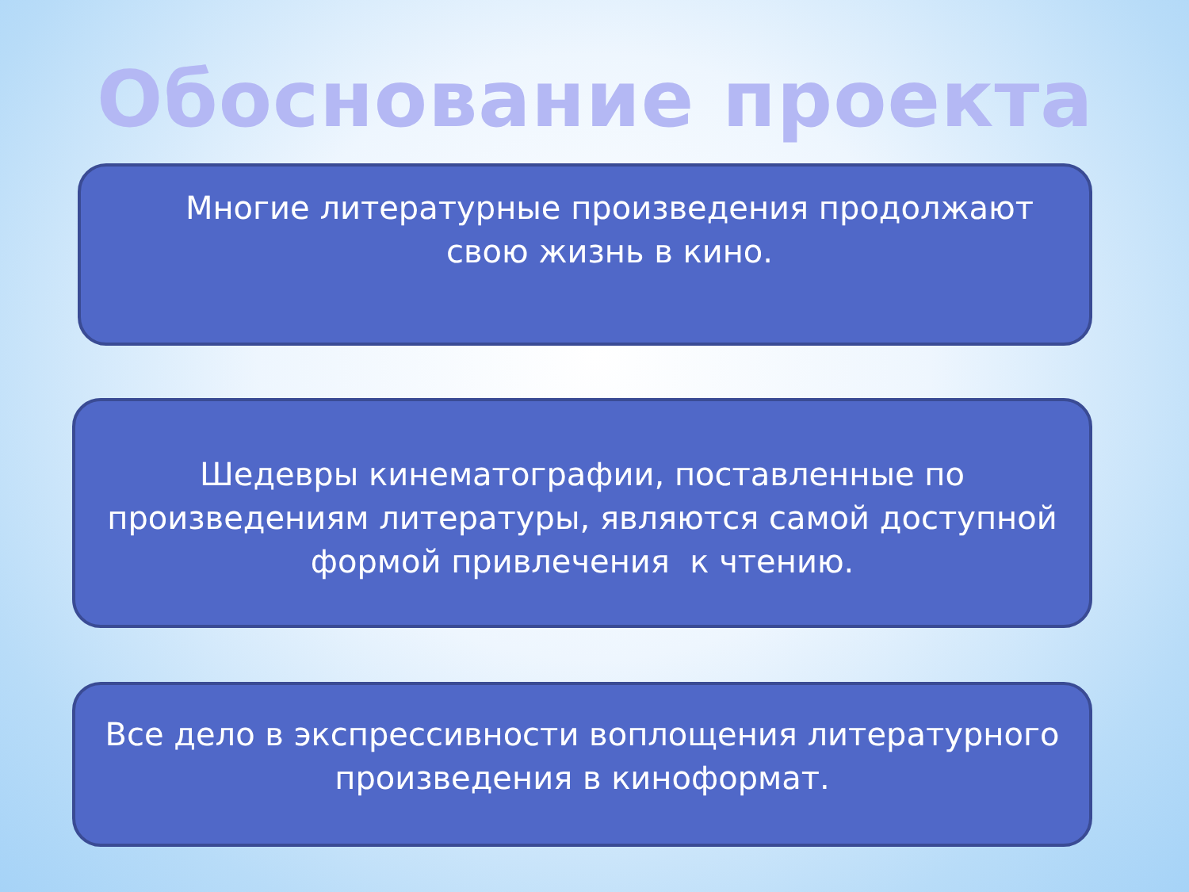Обоснование проекта
Многие литературные произведения продолжают свою жизнь в кино.
Шедевры кинематографии, поставленные по произведениям литературы, являются самой доступной формой привлечения к чтению.
Все дело в экспрессивности воплощения литературного произведения в киноформат.